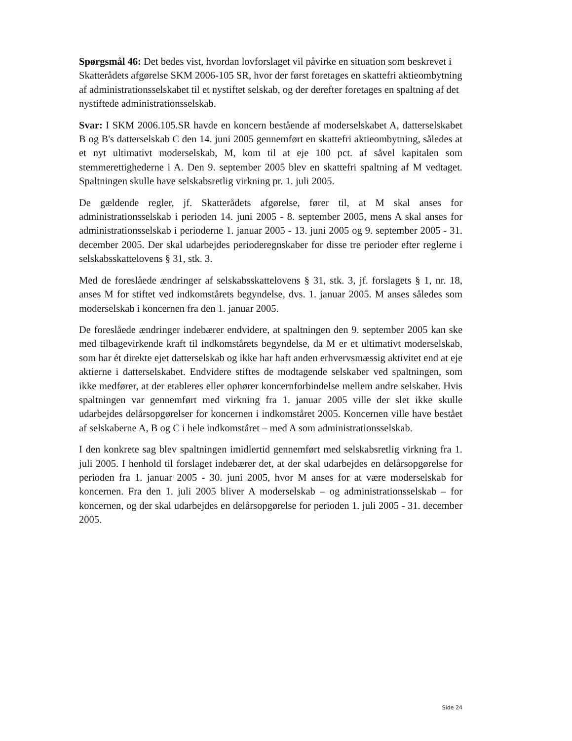Spørgsmål 46: Det bedes vist, hvordan lovforslaget vil påvirke en situation som beskrevet i Skatterådets afgørelse SKM 2006-105 SR, hvor der først foretages en skattefri aktieombytning af administrationsselskabet til et nystiftet selskab, og der derefter foretages en spaltning af det nystiftede administrationsselskab.
Svar: I SKM 2006.105.SR havde en koncern bestående af moderselskabet A, datterselskabet B og B's datterselskab C den 14. juni 2005 gennemført en skattefri aktieombytning, således at et nyt ultimativt moderselskab, M, kom til at eje 100 pct. af såvel kapitalen som stemmerettighederne i A. Den 9. september 2005 blev en skattefri spaltning af M vedtaget. Spaltningen skulle have selskabsretlig virkning pr. 1. juli 2005.
De gældende regler, jf. Skatterådets afgørelse, fører til, at M skal anses for administrationsselskab i perioden 14. juni 2005 - 8. september 2005, mens A skal anses for administrationsselskab i perioderne 1. januar 2005 - 13. juni 2005 og 9. september 2005 - 31. december 2005. Der skal udarbejdes perioderegnskaber for disse tre perioder efter reglerne i selskabsskattelovens § 31, stk. 3.
Med de foreslåede ændringer af selskabsskattelovens § 31, stk. 3, jf. forslagets § 1, nr. 18, anses M for stiftet ved indkomstårets begyndelse, dvs. 1. januar 2005. M anses således som moderselskab i koncernen fra den 1. januar 2005.
De foreslåede ændringer indebærer endvidere, at spaltningen den 9. september 2005 kan ske med tilbagevirkende kraft til indkomstårets begyndelse, da M er et ultimativt moderselskab, som har ét direkte ejet datterselskab og ikke har haft anden erhvervsmæssig aktivitet end at eje aktierne i datterselskabet. Endvidere stiftes de modtagende selskaber ved spaltningen, som ikke medfører, at der etableres eller ophører koncernforbindelse mellem andre selskaber. Hvis spaltningen var gennemført med virkning fra 1. januar 2005 ville der slet ikke skulle udarbejdes delårsopgørelser for koncernen i indkomståret 2005. Koncernen ville have bestået af selskaberne A, B og C i hele indkomståret – med A som administrationsselskab.
I den konkrete sag blev spaltningen imidlertid gennemført med selskabsretlig virkning fra 1. juli 2005. I henhold til forslaget indebærer det, at der skal udarbejdes en delårsopgørelse for perioden fra 1. januar 2005 - 30. juni 2005, hvor M anses for at være moderselskab for koncernen. Fra den 1. juli 2005 bliver A moderselskab – og administrationsselskab – for koncernen, og der skal udarbejdes en delårsopgørelse for perioden 1. juli 2005 - 31. december 2005.
Side 24